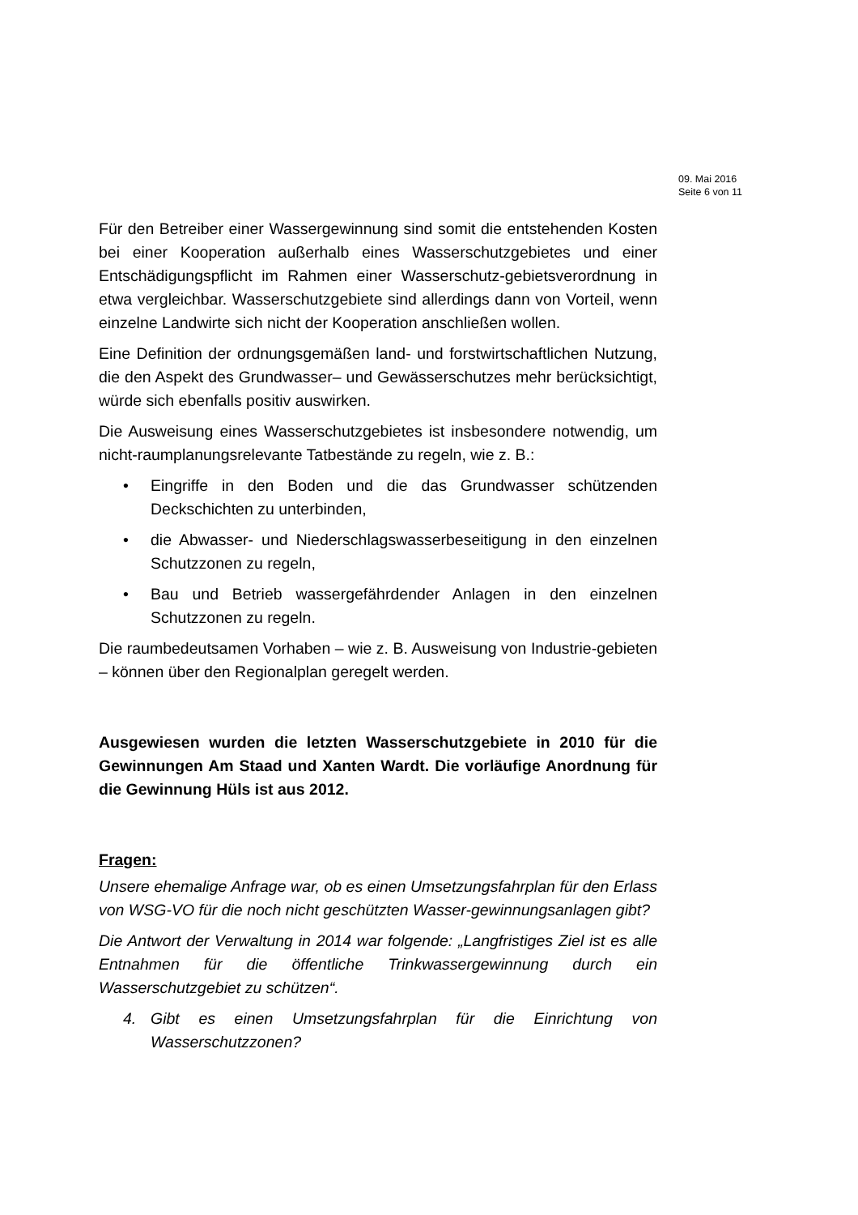09. Mai 2016
Seite 6 von 11
Für den Betreiber einer Wassergewinnung sind somit die entstehenden Kosten bei einer Kooperation außerhalb eines Wasserschutzgebietes und einer Entschädigungspflicht im Rahmen einer Wasserschutz-gebietsverordnung in etwa vergleichbar. Wasserschutzgebiete sind allerdings dann von Vorteil, wenn einzelne Landwirte sich nicht der Kooperation anschließen wollen.
Eine Definition der ordnungsgemäßen land- und forstwirtschaftlichen Nutzung, die den Aspekt des Grundwasser– und Gewässerschutzes mehr berücksichtigt, würde sich ebenfalls positiv auswirken.
Die Ausweisung eines Wasserschutzgebietes ist insbesondere notwendig, um nicht-raumplanungsrelevante Tatbestände zu regeln, wie z. B.:
• Eingriffe in den Boden und die das Grundwasser schützenden Deckschichten zu unterbinden,
• die Abwasser- und Niederschlagswasserbeseitigung in den einzelnen Schutzzonen zu regeln,
• Bau und Betrieb wassergefährdender Anlagen in den einzelnen Schutzzonen zu regeln.
Die raumbedeutsamen Vorhaben – wie z. B. Ausweisung von Industrie-gebieten – können über den Regionalplan geregelt werden.
Ausgewiesen wurden die letzten Wasserschutzgebiete in 2010 für die Gewinnungen Am Staad und Xanten Wardt. Die vorläufige Anordnung für die Gewinnung Hüls ist aus 2012.
Fragen:
Unsere ehemalige Anfrage war, ob es einen Umsetzungsfahrplan für den Erlass von WSG-VO für die noch nicht geschützten Wasser-gewinnungsanlagen gibt?
Die Antwort der Verwaltung in 2014 war folgende: „Langfristiges Ziel ist es alle Entnahmen für die öffentliche Trinkwassergewinnung durch ein Wasserschutzgebiet zu schützen“.
4. Gibt es einen Umsetzungsfahrplan für die Einrichtung von Wasserschutzzonen?